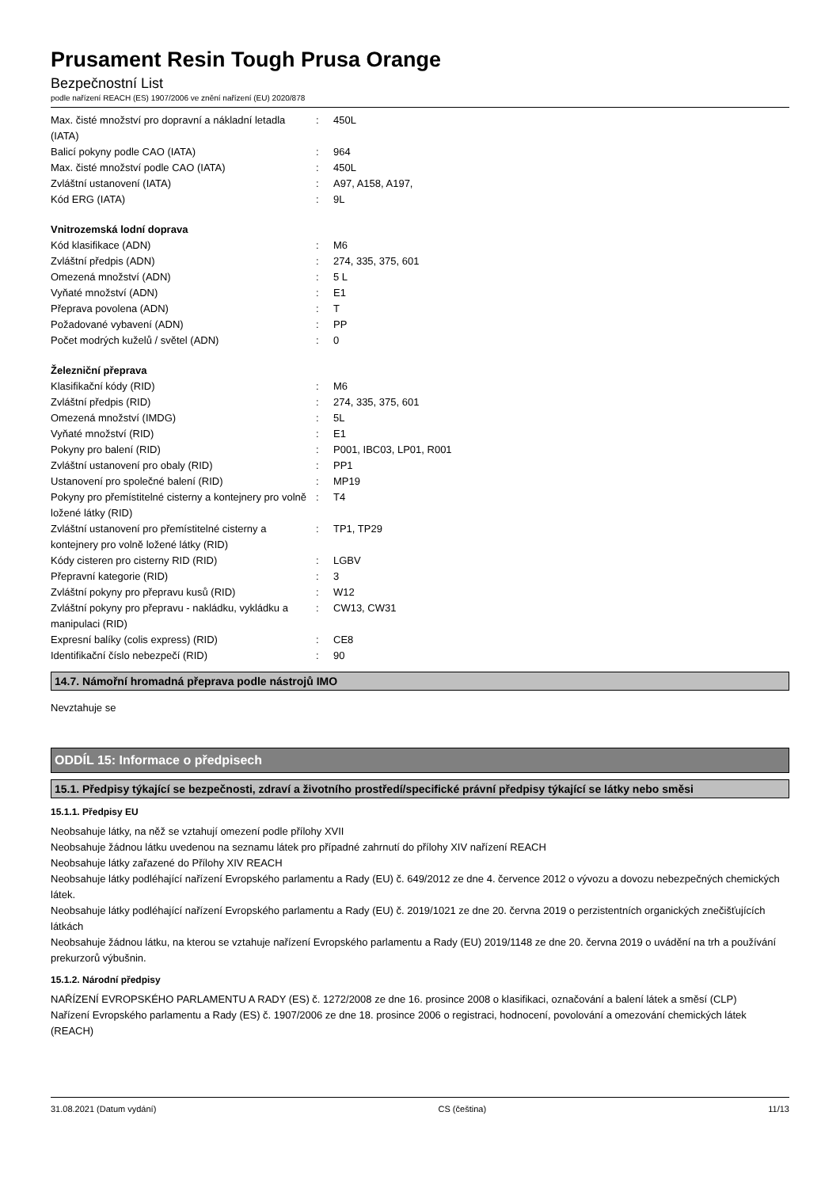Prusament Resin Tough Prusa Orange
Bezpečnostní List
podle nařízení REACH (ES) 1907/2006 ve znění nařízení (EU) 2020/878
| Max. čisté množství pro dopravní a nákladní letadla (IATA) | : | 450L |
| Balicí pokyny podle CAO (IATA) | : | 964 |
| Max. čisté množství podle CAO (IATA) | : | 450L |
| Zvláštní ustanovení (IATA) | : | A97, A158, A197, |
| Kód ERG (IATA) | : | 9L |
Vnitrozemská lodní doprava
| Kód klasifikace (ADN) | : | M6 |
| Zvláštní předpis (ADN) | : | 274, 335, 375, 601 |
| Omezená množství (ADN) | : | 5 L |
| Vyňaté množství (ADN) | : | E1 |
| Přeprava povolena (ADN) | : | T |
| Požadované vybavení (ADN) | : | PP |
| Počet modrých kuželů / světel (ADN) | : | 0 |
Železniční přeprava
| Klasifikační kódy (RID) | : | M6 |
| Zvláštní předpis (RID) | : | 274, 335, 375, 601 |
| Omezená množství (IMDG) | : | 5L |
| Vyňaté množství (RID) | : | E1 |
| Pokyny pro balení (RID) | : | P001, IBC03, LP01, R001 |
| Zvláštní ustanovení pro obaly (RID) | : | PP1 |
| Ustanovení pro společné balení (RID) | : | MP19 |
| Pokyny pro přemístitelné cisterny a kontejnery pro volně ložené látky (RID) | : | T4 |
| Zvláštní ustanovení pro přemístitelné cisterny a kontejnery pro volně ložené látky (RID) | : | TP1, TP29 |
| Kódy cisteren pro cisterny RID (RID) | : | LGBV |
| Přepravní kategorie (RID) | : | 3 |
| Zvláštní pokyny pro přepravu kusů (RID) | : | W12 |
| Zvláštní pokyny pro přepravu - nakládku, vykládku a manipulaci (RID) | : | CW13, CW31 |
| Expresní balíky (colis express) (RID) | : | CE8 |
| Identifikační číslo nebezpečí (RID) | : | 90 |
14.7. Námořní hromadná přeprava podle nástrojů IMO
Nevztahuje se
ODDÍL 15: Informace o předpisech
15.1. Předpisy týkající se bezpečnosti, zdraví a životního prostředí/specifické právní předpisy týkající se látky nebo směsi
15.1.1. Předpisy EU
Neobsahuje látky, na něž se vztahují omezení podle přílohy XVII
Neobsahuje žádnou látku uvedenou na seznamu látek pro případné zahrnutí do přílohy XIV nařízení REACH
Neobsahuje látky zařazené do Přílohy XIV REACH
Neobsahuje látky podléhající nařízení Evropského parlamentu a Rady (EU) č. 649/2012 ze dne 4. července 2012 o vývozu a dovozu nebezpečných chemických látek.
Neobsahuje látky podléhající nařízení Evropského parlamentu a Rady (EU) č. 2019/1021 ze dne 20. června 2019 o perzistentních organických znečišťujících látkách
Neobsahuje žádnou látku, na kterou se vztahuje nařízení Evropského parlamentu a Rady (EU) 2019/1148 ze dne 20. června 2019 o uvádění na trh a používání prekurzorů výbušnin.
15.1.2. Národní předpisy
NAŘÍZENÍ EVROPSKÉHO PARLAMENTU A RADY (ES) č. 1272/2008 ze dne 16. prosince 2008 o klasifikaci, označování a balení látek a směsí (CLP)
Nařízení Evropského parlamentu a Rady (ES) č. 1907/2006 ze dne 18. prosince 2006 o registraci, hodnocení, povolování a omezování chemických látek (REACH)
31.08.2021 (Datum vydání) CS (čeština) 11/13